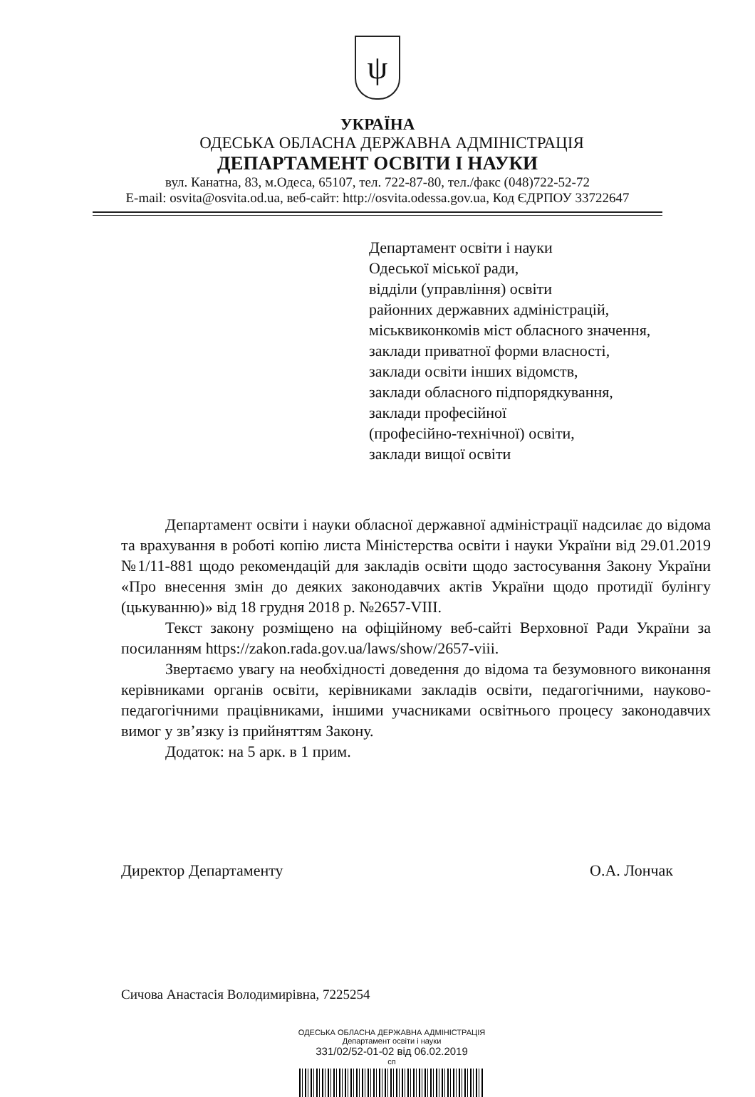ψ
УКРАЇНА
ОДЕСЬКА ОБЛАСНА ДЕРЖАВНА АДМІНІСТРАЦІЯ
ДЕПАРТАМЕНТ ОСВІТИ І НАУКИ
вул. Канатна, 83, м.Одеса, 65107, тел. 722-87-80, тел./факс (048)722-52-72
E-mail: osvita@osvita.od.ua, веб-сайт: http://osvita.odessa.gov.ua, Код ЄДРПОУ 33722647
Департамент освіти і науки
Одеської міської ради,
відділи (управління) освіти
районних державних адміністрацій,
міськвиконкомів міст обласного значення,
заклади приватної форми власності,
заклади освіти інших відомств,
заклади обласного підпорядкування,
заклади професійної
(професійно-технічної) освіти,
заклади вищої освіти
Департамент освіти і науки обласної державної адміністрації надсилає до відома та врахування в роботі копію листа Міністерства освіти і науки України від 29.01.2019 №1/11-881 щодо рекомендацій для закладів освіти щодо застосування Закону України «Про внесення змін до деяких законодавчих актів України щодо протидії булінгу (цькуванню)» від 18 грудня 2018 р. №2657-VIII.
Текст закону розміщено на офіційному веб-сайті Верховної Ради України за посиланням https://zakon.rada.gov.ua/laws/show/2657-viii.
Звертаємо увагу на необхідності доведення до відома та безумовного виконання керівниками органів освіти, керівниками закладів освіти, педагогічними, науково-педагогічними працівниками, іншими учасниками освітнього процесу законодавчих вимог у зв’язку із прийняттям Закону.
Додаток: на 5 арк. в 1 прим.
Директор Департаменту О.А. Лончак
Сичова Анастасія Володимирівна, 7225254
ОДЕСЬКА ОБЛАСНА ДЕРЖАВНА АДМІНІСТРАЦІЯ
Департамент освіти і науки
331/02/52-01-02 від 06.02.2019
сп